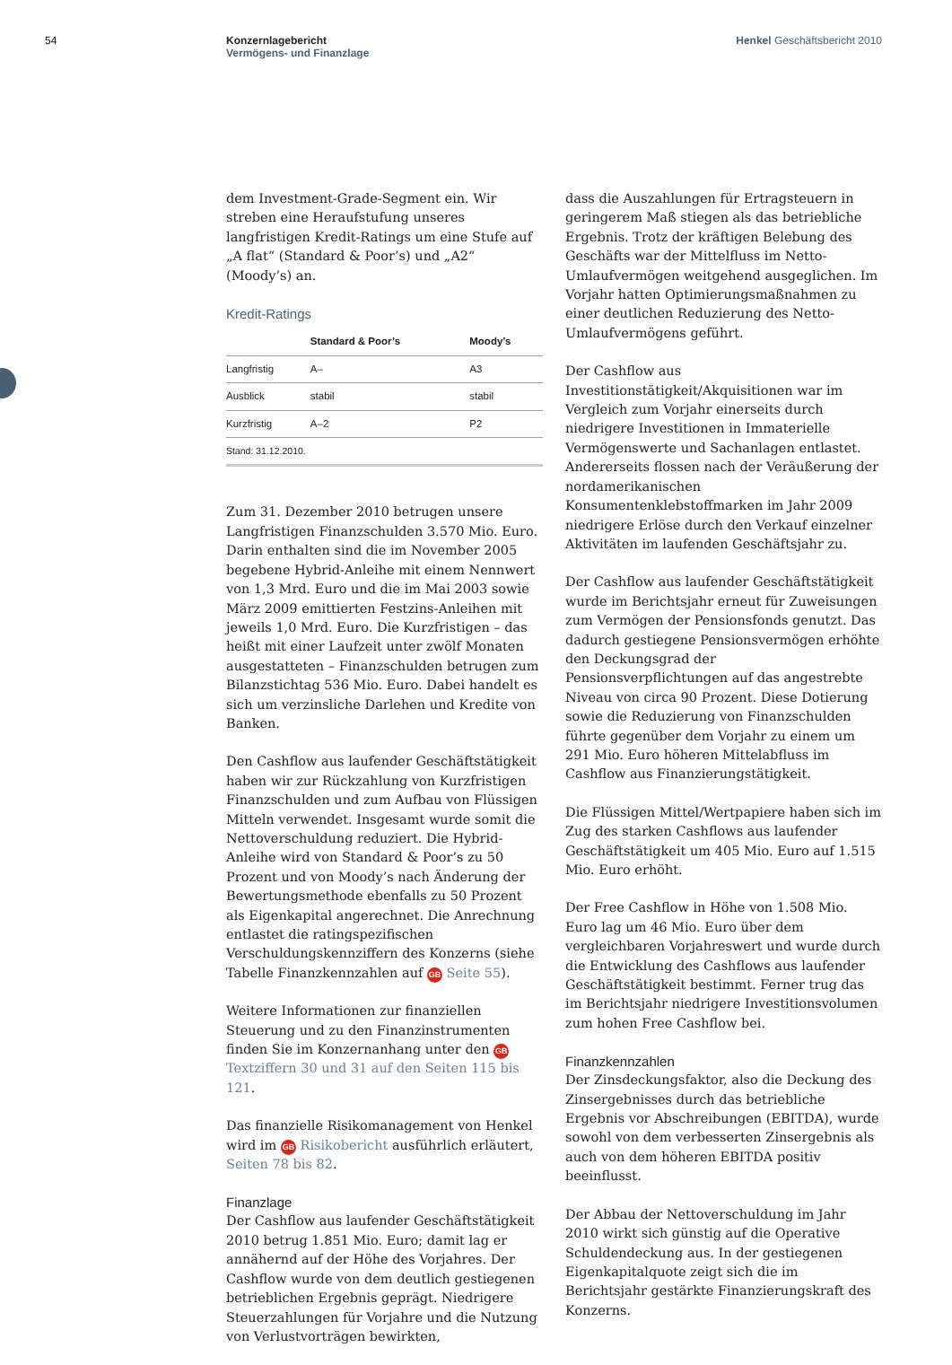54 Konzernlagebericht
Vermögens- und Finanzlage
Henkel Geschäftsbericht 2010
dem Investment-Grade-Segment ein. Wir streben eine Heraufstufung unseres langfristigen Kredit-Ratings um eine Stufe auf „A flat“ (Standard & Poor’s) und „A2“ (Moody’s) an.
Kredit-Ratings
| | Standard & Poor’s | Moody’s |
| --- | --- | --- |
| Langfristig | A– | A3 |
| Ausblick | stabil | stabil |
| Kurzfristig | A–2 | P2 |
| Stand: 31.12.2010. | | |
Zum 31. Dezember 2010 betrugen unsere Langfristigen Finanzschulden 3.570 Mio. Euro. Darin enthalten sind die im November 2005 begebene Hybrid-Anleihe mit einem Nennwert von 1,3 Mrd. Euro und die im Mai 2003 sowie März 2009 emittierten Festzins-Anleihen mit jeweils 1,0 Mrd. Euro. Die Kurzfristigen – das heißt mit einer Laufzeit unter zwölf Monaten ausgestatteten – Finanzschulden betrugen zum Bilanzstichtag 536 Mio. Euro. Dabei handelt es sich um verzinsliche Darlehen und Kredite von Banken.
Den Cashflow aus laufender Geschäftstätigkeit haben wir zur Rückzahlung von Kurzfristigen Finanzschulden und zum Aufbau von Flüssigen Mitteln verwendet. Insgesamt wurde somit die Nettoverschuldung reduziert. Die Hybrid-Anleihe wird von Standard & Poor’s zu 50 Prozent und von Moody’s nach Änderung der Bewertungsmethode ebenfalls zu 50 Prozent als Eigenkapital angerechnet. Die Anrechnung entlastet die ratingspezifischen Verschuldungskennziffern des Konzerns (siehe Tabelle Finanzkennzahlen auf GB Seite 55).
Weitere Informationen zur finanziellen Steuerung und zu den Finanzinstrumenten finden Sie im Konzernanhang unter den GB Textziffern 30 und 31 auf den Seiten 115 bis 121.
Das finanzielle Risikomanagement von Henkel wird im GB Risikobericht ausführlich erläutert, Seiten 78 bis 82.
Finanzlage
Der Cashflow aus laufender Geschäftstätigkeit 2010 betrug 1.851 Mio. Euro; damit lag er annähernd auf der Höhe des Vorjahres. Der Cashflow wurde von dem deutlich gestiegenen betrieblichen Ergebnis geprägt. Niedrigere Steuerzahlungen für Vorjahre und die Nutzung von Verlustvorträgen bewirkten,
dass die Auszahlungen für Ertragsteuern in geringerem Maß stiegen als das betriebliche Ergebnis. Trotz der kräftigen Belebung des Geschäfts war der Mittelfluss im Netto-Umlaufvermögen weitgehend ausgeglichen. Im Vorjahr hatten Optimierungsmaßnahmen zu einer deutlichen Reduzierung des Netto-Umlaufvermögens geführt.
Der Cashflow aus Investitionstätigkeit/Akquisitionen war im Vergleich zum Vorjahr einerseits durch niedrigere Investitionen in Immaterielle Vermögenswerte und Sachanlagen entlastet. Andererseits flossen nach der Veräußerung der nordamerikanischen Konsumentenklebstoffmarken im Jahr 2009 niedrigere Erlöse durch den Verkauf einzelner Aktivitäten im laufenden Geschäftsjahr zu.
Der Cashflow aus laufender Geschäftstätigkeit wurde im Berichtsjahr erneut für Zuweisungen zum Vermögen der Pensionsfonds genutzt. Das dadurch gestiegene Pensionsvermögen erhöhte den Deckungsgrad der Pensionsverpflichtungen auf das angestrebte Niveau von circa 90 Prozent. Diese Dotierung sowie die Reduzierung von Finanzschulden führte gegenüber dem Vorjahr zu einem um 291 Mio. Euro höheren Mittelabfluss im Cashflow aus Finanzierungstätigkeit.
Die Flüssigen Mittel/Wertpapiere haben sich im Zug des starken Cashflows aus laufender Geschäftstätigkeit um 405 Mio. Euro auf 1.515 Mio. Euro erhöht.
Der Free Cashflow in Höhe von 1.508 Mio. Euro lag um 46 Mio. Euro über dem vergleichbaren Vorjahreswert und wurde durch die Entwicklung des Cashflows aus laufender Geschäftstätigkeit bestimmt. Ferner trug das im Berichtsjahr niedrigere Investitionsvolumen zum hohen Free Cashflow bei.
Finanzkennzahlen
Der Zinsdeckungsfaktor, also die Deckung des Zinsergebnisses durch das betriebliche Ergebnis vor Abschreibungen (EBITDA), wurde sowohl von dem verbesserten Zinsergebnis als auch von dem höheren EBITDA positiv beeinflusst.
Der Abbau der Nettoverschuldung im Jahr 2010 wirkt sich günstig auf die Operative Schuldendeckung aus. In der gestiegenen Eigenkapitalquote zeigt sich die im Berichtsjahr gestärkte Finanzierungskraft des Konzerns.